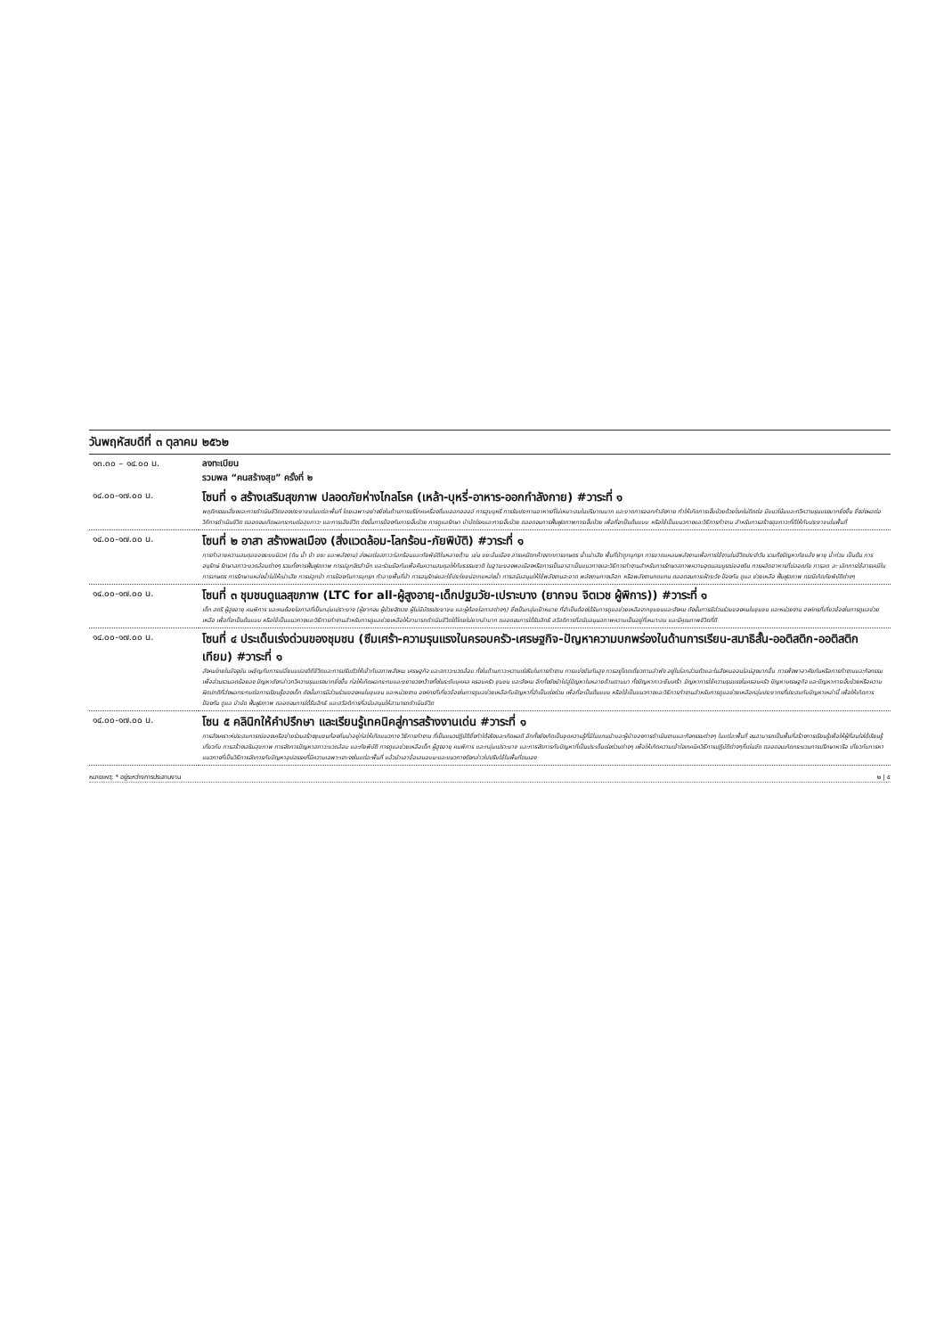วันพฤหัสบดีที่ ๓ ตุลาคม ๒๕๖๒
| ๑๓.๓๐ – ๑๔.๐๐ น. | ลงทะเบียน รวมพล “คนสร้างสุข” ครั้งที่ ๒ |
| ๑๔.๐๐-๑๗.๐๐ น. | โซนที่ ๑ สร้างเสริมสุขภาพ ปลอดภัยห่างไกลโรค (เหล้า-บุหรี่-อาหาร-ออกกำลังกาย) #วาระที่ ๑ พฤติกรรมเสี่ยงและการดำเนินชีวิตของประชาชนในแต่ละพื้นที่ โดยเฉพาะอย่างยิ่งในด้านการบริโภคเครื่องดื่มแอลกอฮอล์ การสูบบุหรี่ การรับประทานอาหารที่ไม่เหมาะสมในปริมาณมาก และขาดการออกกำลังกาย ทำให้เกิดการเจ็บป่วยด้วยโรคไม่ติดต่อ มีแนวโน้มและทวีความรุนแรงมากยิ่งขึ้น ซึ่งส่งผลต่อวิถีการดำเนินชีวิต ตลอดจนเกิดผลกระทบต่อสุขภาวะ และการเสียชีวิต ดังนั้นการป้องกันการเจ็บป่วย การดูแลรักษา บำบัดโรคและการเจ็บป่วย ตลอดจนการฟื้นฟูสภาพการเจ็บป่วย เพื่อที่จะเป็นต้นแบบ หรือใช้เป็นแนวทางและวิธีการทำงาน สำหรับการสร้างสุขภาวะที่ดีให้กับประชาชนในพื้นที่ |
| ๑๔.๐๐-๑๗.๐๐ น. | โซนที่ ๒ อาสา สร้างพลเมือง (สิ่งแวดล้อม-โลกร้อน-ภัยพิบัติ) #วาระที่ ๑ การทำลายความสมดุลของระบบนิเวศ (ดิน น้ำ ป่า ขยะ และพลังงาน) ส่งผลต่อสภาวะโลกร้อนและภัยพิบัติในหลายด้าน เช่น ขยะล้นเมือง สารเคมีตกค้างจากการเกษตร น้ำเน่าเสีย พื้นที่ป่าถูกบุกรุก การขาดแคลนพลังงานเพื่อการใช้งานในชีวิตประจำวัน รวมถึงปัญหาภัยแล้ง พายุ น้ำท่วม เป็นต้น การอนุรักษ์ รักษาสภาวะแวดล้อมต่างๆ รวมทั้งการฟื้นฟูสภาพ การปลูกจิตสำนึก และร่วมมือกันเพื่อคืนความสมดุลให้กับธรรมชาติ ในฐานะของพลเมืองหรือการเป็นอาสาเป็นแนวทางและวิธีการทำงานสำหรับการรักษาสภาพความอุดมสมบูรณ์ของดิน การผลิตอาหารที่ปลอดภัย การลด ละ เลิกการใช้สารเคมีในการเกษตร การรักษาแหล่งน้ำไม่ให้เน่าเสีย การปลูกป่า การป้องกันการบุกรุก ทำลายพื้นที่ป่า การอนุรักษ์และใช้ประโยชน์จากแหล่งน้ำ การสนับสนุนให้ใช้พลังงานสะอาด พลังงานทางเลือก หรือพลังงานทดแทน ตลอดจนการเฝ้าระวัง ป้องกัน ดูแล ช่วยเหลือ ฟื้นฟูสภาพ กรณีเกิดภัยพิบัติต่างๆ |
| ๑๔.๐๐-๑๗.๐๐ น. | โซนที่ ๓ ชุมชนดูแลสุขภาพ (LTC for all-ผู้สูงอายุ-เด็กปฐมวัย-เปราะบาง (ยากจน จิตเวช ผู้พิการ)) #วาระที่ ๑ เด็ก สตรี ผู้สูงอายุ คนพิการ และคนด้อยโอกาสที่เป็นกลุ่มเปราะบาง (ผู้ยากจน ผู้ป่วยจิตเวช ผู้ไม่มีบัตรประชาชน และผู้ด้อยโอกาสต่างๆ) ซึ่งเป็นกลุ่มเป้าหมาย ที่จำเป็นต้องได้รับการดูแลช่วยเหลือจากชุมชนและสังคม ดังนั้นการมีส่วนร่วมของคนในชุมชน และหน่วยงาน องค์กรที่เกี่ยวข้องในการดูแลช่วยเหลือ เพื่อที่จะเป็นต้นแบบ หรือใช้เป็นแนวทางและวิธีการทำงานสำหรับการดูแลช่วยเหลือให้สามารถดำเนินชีวิตได้โดยไม่ยากลำบาก ตลอดจนการได้รับสิทธิ สวัสดิการที่สนับสนุนสภาพความเป็นอยู่ที่เหมาะสม และมีคุณภาพชีวิตที่ดี |
| ๑๔.๐๐-๑๗.๐๐ น. | โซนที่ ๔ ประเด็นเร่งด่วนของชุมชน (ซึมเศร้า-ความรุนแรงในครอบครัว-เศรษฐกิจ-ปัญหาความบกพร่องในด้านการเรียน-สมาธิสั้น-ออติสติก-ออติสติกเทียม) #วาระที่ ๑ สังคมไทยในปัจจุบัน เผชิญกับการเปลี่ยนแปลงวิถีชีวิตและการปรับตัวให้เข้ากับสภาพสังคม เศรษฐกิจ และสภาวะแวดล้อม ทั้งในด้านภาวะความเร่งรีบในการทำงาน การแข่งขันกันสูง การอยู่โดดเดี่ยวตามลำพัง อยู่ในโลกส่วนตัวและในสังคมออนไลน์สูงมากขึ้น การพึ่งพาอาศัยกันหรือการทำงานและกิจกรรมเพื่อส่วนรวมลดน้อยลง ปัญหาดังกล่าวทวีความรุนแรงมากยิ่งขึ้น ก่อให้เกิดผลกระทบและขยายวงกว้างทั้งในระดับบุคคล ครอบครัว ชุมชน และสังคม อีกทั้งยังนำไปสู่ปัญหาในหลายด้านตามมา ทั้งปัญหาภาวะซึมเศร้า ปัญหาการใช้ความรุนแรงในครอบครัว ปัญหาเศรษฐกิจ และปัญหาการเจ็บป่วยหรือความผิดปกติที่ส่งผลกระทบต่อการเรียนรู้ของเด็ก ดังนั้นการมีส่วนร่วมของคนในชุมชน และหน่วยงาน องค์กรที่เกี่ยวข้องในการดูแลช่วยเหลือกับปัญหาที่จำเป็นเร่งด่วน เพื่อที่จะเป็นต้นแบบ หรือใช้เป็นแนวทางและวิธีการทำงานสำหรับการดูแลช่วยเหลือกลุ่มประชากรที่ประสบกับปัญหาเหล่านี้ เพื่อให้เกิดการป้องกัน ดูแล บำบัด ฟื้นฟูสภาพ ตลอดจนการได้รับสิทธิ และสวัสดิการที่สนับสนุนให้สามารถดำเนินชีวิต |
| ๑๔.๐๐-๑๗.๐๐ น. | โซน ๕ คลินิกให้คำปรึกษา และเรียนรู้เทคนิคสู่การสร้างงานเด่น #วาระที่ ๑ การสังเคราะห์ประสบการณ์ของเครือข่ายร่วมสร้างชุมชนท้องถิ่นน่าอยู่ก่อให้เกิดแนวทาง วิธีการทำงาน ที่เป็นแนวปฏิบัติซึ่งทำได้จริงและเกิดผลดี อีกทั้งยังเกิดเป็นชุดความรู้ที่มีในแกนนำและผู้นำของการดำเนินงานและกิจกรรมต่างๆ ในแต่ละพื้นที่ จนสามารถเป็นพื้นที่สร้างการเรียนรู้เพื่อให้ผู้ที่สนใจได้เรียนรู้เกี่ยวกับ การสร้างเสริมสุขภาพ การจัดการปัญหาสภาวะแวดล้อม และภัยพิบัติ การดูแลช่วยเหลือเด็ก ผู้สูงอายุ คนพิการ และกลุ่มเปราะบาง และการจัดการกับปัญหาที่เป็นประเด็นเร่งด่วนต่างๆ เพื่อให้เกิดความเข้าใจเทคนิควิธีการปฏิบัติต่างๆที่เด่นชัด ตลอดจนเกิดกระบวนการปรึกษาหารือ เกี่ยวกับการหาแนวทางที่เป็นวิธีการจัดการกับปัญหาอุปสรรคที่มีความเฉพาะเจาะจงในแต่ละพื้นที่ แล้วนำเอาข้อเสนอแนะและแนวทางดังกล่าวไปปรับใช้ในพื้นที่ตนเอง |
หมายเหตุ: * อยู่ระหว่างการประสานงาน ๒ | ๕